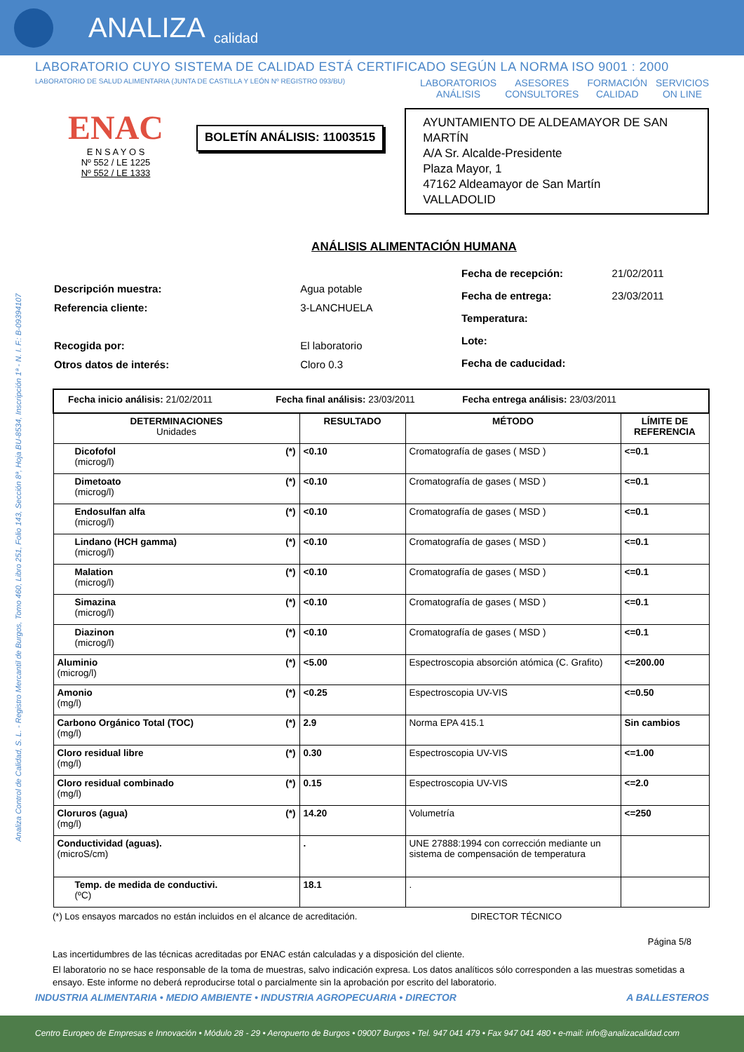ANALIZA calidad
LABORATORIO CUYO SISTEMA DE CALIDAD ESTÁ CERTIFICADO SEGÚN LA NORMA ISO 9001 : 2000
LABORATORIO DE SALUD ALIMENTARIA (JUNTA DE CASTILLA Y LEÓN Nº REGISTRO 093/BU)
LABORATORIOS
ANÁLISIS
ASESORES
CONSULTORES
FORMACIÓN
CALIDAD
SERVICIOS
ON LINE
Analiza Control de Calidad, S. L. - Registro Mercantil de Burgos, Tomo 460, Libro 251, Folio 143, Sección 8ª, Hoja BU-8534, Inscripción 1ª - N. I. F.: B-09394107
ENAC
E N S A Y O S
Nº 552 / LE 1225
Nº 552 / LE 1333
BOLETÍN ANÁLISIS: 11003515
AYUNTAMIENTO DE ALDEAMAYOR DE SAN MARTÍN
A/A Sr. Alcalde-Presidente
Plaza Mayor, 1
47162 Aldeamayor de San Martín
VALLADOLID
ANÁLISIS ALIMENTACIÓN HUMANA
| Descripción muestra: | Agua potable |
| Referencia cliente: | 3-LANCHUELA |
| Recogida por: | El laboratorio |
| Otros datos de interés: | Cloro 0.3 |
| Fecha de recepción: | 21/02/2011 |
| Fecha de entrega: | 23/03/2011 |
| Temperatura: | |
| Lote: | |
| Fecha de caducidad: | |
| Fecha inicio análisis: 21/02/2011 Fecha final análisis: 23/03/2011 Fecha entrega análisis: 23/03/2011 | | | |
| DETERMINACIONES Unidades | RESULTADO | MÉTODO | LÍMITE DE REFERENCIA |
| Dicofofol (*) (microg/l) | <0.10 | Cromatografía de gases ( MSD ) | <=0.1 |
| Dimetoato (*) (microg/l) | <0.10 | Cromatografía de gases ( MSD ) | <=0.1 |
| Endosulfan alfa (*) (microg/l) | <0.10 | Cromatografía de gases ( MSD ) | <=0.1 |
| Lindano (HCH gamma) (*) (microg/l) | <0.10 | Cromatografía de gases ( MSD ) | <=0.1 |
| Malation (*) (microg/l) | <0.10 | Cromatografía de gases ( MSD ) | <=0.1 |
| Simazina (*) (microg/l) | <0.10 | Cromatografía de gases ( MSD ) | <=0.1 |
| Diazinon (*) (microg/l) | <0.10 | Cromatografía de gases ( MSD ) | <=0.1 |
| Aluminio (*) (microg/l) | <5.00 | Espectroscopia absorción atómica (C. Grafito) | <=200.00 |
| Amonio (*) (mg/l) | <0.25 | Espectroscopia UV-VIS | <=0.50 |
| Carbono Orgánico Total (TOC) (*) (mg/l) | 2.9 | Norma EPA 415.1 | Sin cambios |
| Cloro residual libre (*) (mg/l) | 0.30 | Espectroscopia UV-VIS | <=1.00 |
| Cloro residual combinado (*) (mg/l) | 0.15 | Espectroscopia UV-VIS | <=2.0 |
| Cloruros (agua) (*) (mg/l) | 14.20 | Volumetría | <=250 |
| Conductividad (aguas). (microS/cm) | . | UNE 27888:1994 con corrección mediante un sistema de compensación de temperatura | |
| Temp. de medida de conductivi. (ºC) | 18.1 | . | |
(*) Los ensayos marcados no están incluidos en el alcance de acreditación. DIRECTOR TÉCNICO
Página 5/8
Las incertidumbres de las técnicas acreditadas por ENAC están calculadas y a disposición del cliente.
El laboratorio no se hace responsable de la toma de muestras, salvo indicación expresa. Los datos analíticos sólo corresponden a las muestras sometidas a ensayo. Este informe no deberá reproducirse total o parcialmente sin la aprobación por escrito del laboratorio.
INDUSTRIA ALIMENTARIA • MEDIO AMBIENTE • INDUSTRIA AGROPECUARIA • DIRECTOR A BALLESTEROS
Centro Europeo de Empresas e Innovación • Módulo 28 - 29 • Aeropuerto de Burgos • 09007 Burgos • Tel. 947 041 479 • Fax 947 041 480 • e-mail: info@analizacalidad.com